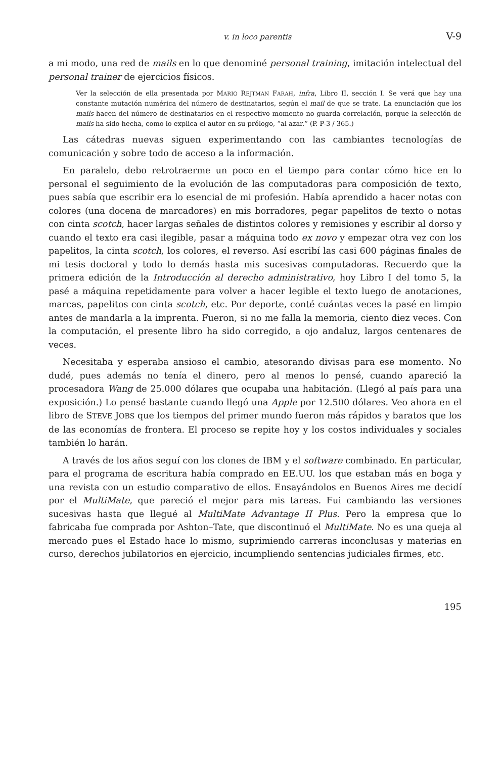v. in loco parentis V-9
a mi modo, una red de mails en lo que denominé personal training, imitación intelectual del personal trainer de ejercicios físicos.
Ver la selección de ella presentada por MARIO REJTMAN FARAH, infra, Libro II, sección I. Se verá que hay una constante mutación numérica del número de destinatarios, según el mail de que se trate. La enunciación que los mails hacen del número de destinatarios en el respectivo momento no guarda correlación, porque la selección de mails ha sido hecha, como lo explica el autor en su prólogo, “al azar.” (P. P-3 / 365.)
Las cátedras nuevas siguen experimentando con las cambiantes tecnologías de comunicación y sobre todo de acceso a la información.
En paralelo, debo retrotraerme un poco en el tiempo para contar cómo hice en lo personal el seguimiento de la evolución de las computadoras para composición de texto, pues sabía que escribir era lo esencial de mi profesión. Había aprendido a hacer notas con colores (una docena de marcadores) en mis borradores, pegar papelitos de texto o notas con cinta scotch, hacer largas señales de distintos colores y remisiones y escribir al dorso y cuando el texto era casi ilegible, pasar a máquina todo ex novo y empezar otra vez con los papelitos, la cinta scotch, los colores, el reverso. Así escribí las casi 600 páginas finales de mi tesis doctoral y todo lo demás hasta mis sucesivas computadoras. Recuerdo que la primera edición de la Introducción al derecho administrativo, hoy Libro I del tomo 5, la pasé a máquina repetidamente para volver a hacer legible el texto luego de anotaciones, marcas, papelitos con cinta scotch, etc. Por deporte, conté cuántas veces la pasé en limpio antes de mandarla a la imprenta. Fueron, si no me falla la memoria, ciento diez veces. Con la computación, el presente libro ha sido corregido, a ojo andaluz, largos centenares de veces.
Necesitaba y esperaba ansioso el cambio, atesorando divisas para ese momento. No dudé, pues además no tenía el dinero, pero al menos lo pensé, cuando apareció la procesadora Wang de 25.000 dólares que ocupaba una habitación. (Llegó al país para una exposición.) Lo pensé bastante cuando llegó una Apple por 12.500 dólares. Veo ahora en el libro de STEVE JOBS que los tiempos del primer mundo fueron más rápidos y baratos que los de las economías de frontera. El proceso se repite hoy y los costos individuales y sociales también lo harán.
A través de los años seguí con los clones de IBM y el software combinado. En particular, para el programa de escritura había comprado en EE.UU. los que estaban más en boga y una revista con un estudio comparativo de ellos. Ensayándolos en Buenos Aires me decidí por el MultiMate, que pareció el mejor para mis tareas. Fui cambiando las versiones sucesivas hasta que llegué al MultiMate Advantage II Plus. Pero la empresa que lo fabricaba fue comprada por Ashton–Tate, que discontinuó el MultiMate. No es una queja al mercado pues el Estado hace lo mismo, suprimiendo carreras inconclusas y materias en curso, derechos jubilatorios en ejercicio, incumpliendo sentencias judiciales firmes, etc.
195